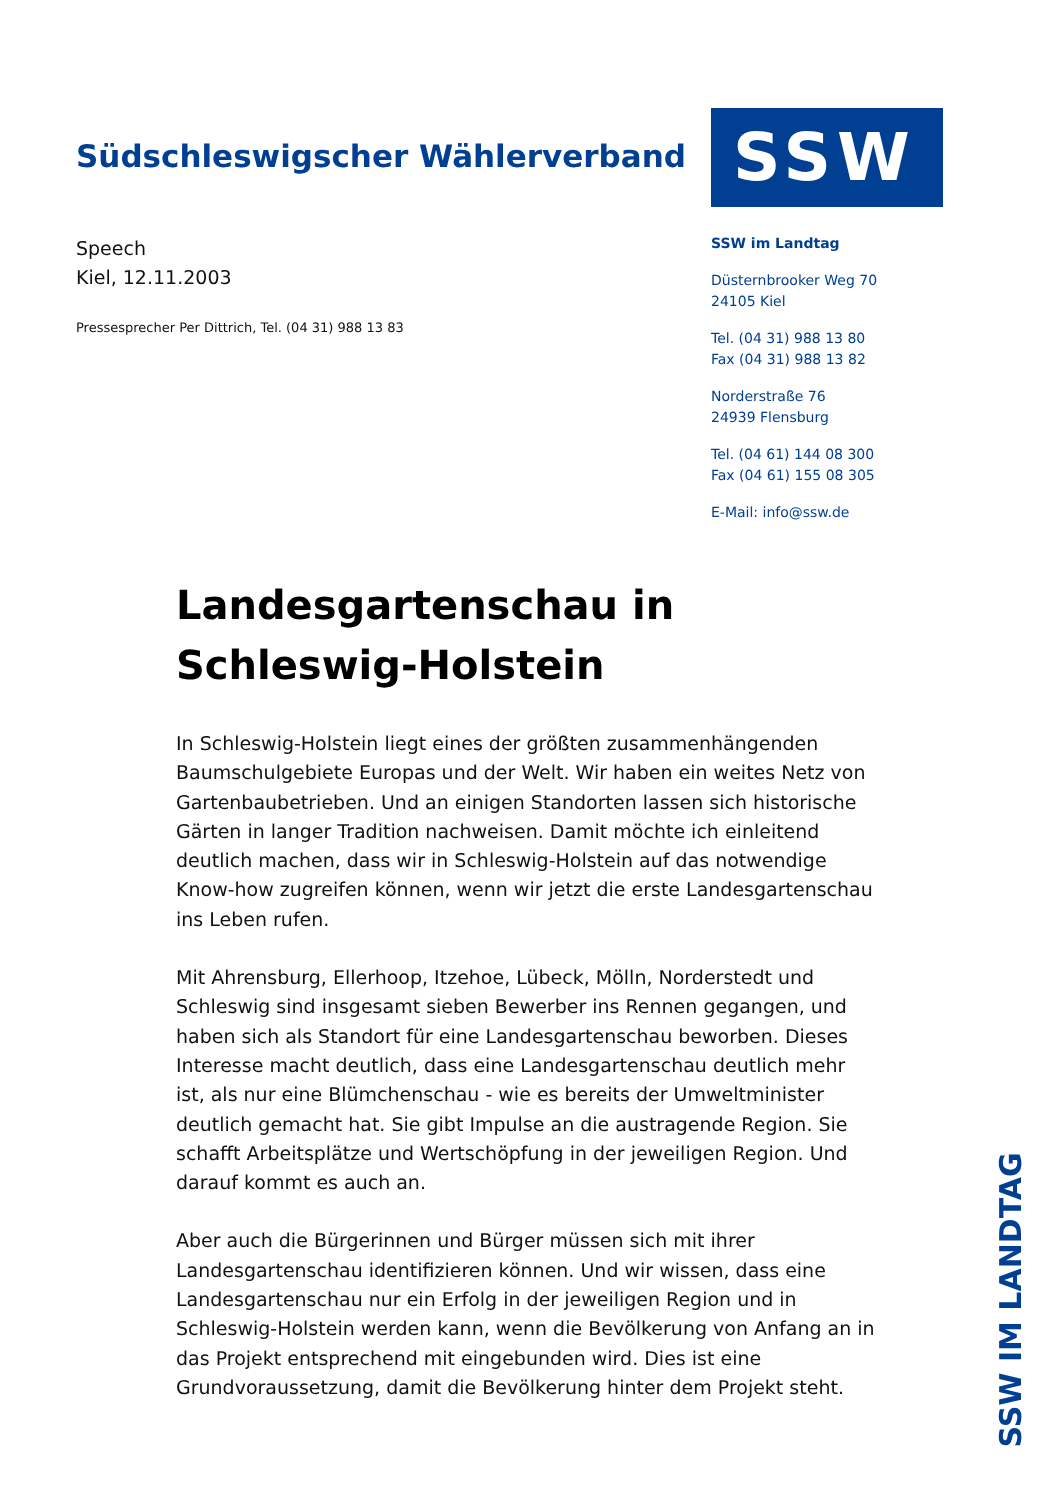Südschleswigscher Wählerverband
Speech
Kiel, 12.11.2003
Pressesprecher Per Dittrich, Tel. (04 31) 988 13 83
SSW
SSW im Landtag
Düsternbrooker Weg 70
24105 Kiel
Tel. (04 31) 988 13 80
Fax (04 31) 988 13 82
Norderstraße 76
24939 Flensburg
Tel. (04 61) 144 08 300
Fax (04 61) 155 08 305
E-Mail: info@ssw.de
Landesgartenschau in Schleswig-Holstein
In Schleswig-Holstein liegt eines der größten zusammenhängenden Baumschulgebiete Europas und der Welt. Wir haben ein weites Netz von Gartenbaubetrieben. Und an einigen Standorten lassen sich historische Gärten in langer Tradition nachweisen. Damit möchte ich einleitend deutlich machen, dass wir in Schleswig-Holstein auf das notwendige Know-how zugreifen können, wenn wir jetzt die erste Landesgartenschau ins Leben rufen.
Mit Ahrensburg, Ellerhoop, Itzehoe, Lübeck, Mölln, Norderstedt und Schleswig sind insgesamt sieben Bewerber ins Rennen gegangen, und haben sich als Standort für eine Landesgartenschau beworben. Dieses Interesse macht deutlich, dass eine Landesgartenschau deutlich mehr ist, als nur eine Blümchenschau - wie es bereits der Umweltminister deutlich gemacht hat. Sie gibt Impulse an die austragende Region. Sie schafft Arbeitsplätze und Wertschöpfung in der jeweiligen Region. Und darauf kommt es auch an.
Aber auch die Bürgerinnen und Bürger müssen sich mit ihrer Landesgartenschau identifizieren können. Und wir wissen, dass eine Landesgartenschau nur ein Erfolg in der jeweiligen Region und in Schleswig-Holstein werden kann, wenn die Bevölkerung von Anfang an in das Projekt entsprechend mit eingebunden wird. Dies ist eine Grundvoraussetzung, damit die Bevölkerung hinter dem Projekt steht.
SSW IM LANDTAG